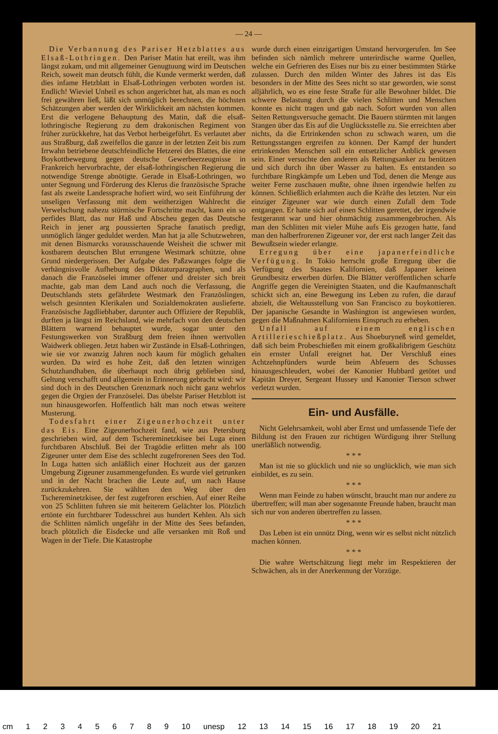— 24 —
Die Verbannung des Pariser Hetzblattes aus Elsaß-Lothringen. Den Pariser Matin hat ereilt, was ihm längst zukam, und mit allgemeiner Genugtuung wird im Deutschen Reich, soweit man deutsch fühlt, die Kunde vermerkt werden, daß dies infame Hetzblatt in Elsaß-Lothringen verboten worden ist. Endlich! Wieviel Unheil es schon angerichtet hat, als man es noch frei gewähren ließ, läßt sich unmöglich berechnen, die höchsten Schätzungen aber werden der Wirklichkeit am nächsten kommen. Erst die verlogene Behauptung des Matin, daß die elsaß-lothringische Regierung zu dem drakonischen Regiment von früher zurückkehre, hat das Verbot herbeigeführt. Es verlautet aber aus Straßburg, daß zweifellos die ganze in der letzten Zeit bis zum Irrwahn betriebene deutschfeindliche Hetzerei des Blattes, die eine Boykottbewegung gegen deutsche Gewerbeerzeugnisse in Frankreich hervorbrachte, der elsaß-lothringischen Regierung die notwendige Strenge abnötigte. Gerade in Elsaß-Lothringen, wo unter Segnung und Förderung des Klerus die französische Sprache fast als zweite Landessprache hofiert wird, wo seit Einführung der unseligen Verfassung mit dem weitherzigen Wahlrecht die Verwelschung nahezu stürmische Fortschritte macht, kann ein so perfides Blatt, das nur Haß und Abscheu gegen das Deutsche Reich in jener arg poussierten Sprache fanatisch predigt, unmöglich länger geduldet werden. Man hat ja alle Schutzwehren, mit denen Bismarcks vorausschauende Weisheit die schwer mit kostbarem deutschen Blut errungene Westmark schützte, ohne Grund niedergerissen. Der Aufgabe des Paßzwanges folgte die verhängnisvolle Aufhebung des Diktaturparagraphen, und als danach die Französelei immer offener und dreister sich breit machte, gab man dem Land auch noch die Verfassung, die Deutschlands stets gefährdete Westmark den Französlingen, welsch gesinnten Klerikalen und Sozialdemokraten auslieferte. Französische Jagdliebhaber, darunter auch Offiziere der Republik, durften ja längst im Reichsland, wie mehrfach von den deutschen Blättern warnend behauptet wurde, sogar unter den Festungswerken von Straßburg dem freien ihnen wertvollen Waidwerk obliegen. Jetzt haben wir Zustände in Elsaß-Lothringen, wie sie vor zwanzig Jahren noch kaum für möglich gehalten wurden. Da wird es hohe Zeit, daß den letzten winzigen Schutzhandhaben, die überhaupt noch übrig geblieben sind, Geltung verschafft und allgemein in Erinnerung gebracht wird: wir sind doch in des Deutschen Grenzmark noch nicht ganz wehrlos gegen die Orgien der Französelei. Das übelste Pariser Hetzblott ist nun hinausgeworfen. Hoffentlich hält man noch etwas weitere Musterung.
Todesfahrt einer Zigeunerhochzeit unter das Eis. Eine Zigeunerhochzeit fand, wie aus Petersburg geschrieben wird, auf dem Tschereminetzkisee bei Luga einen furchtbaren Abschluß. Bei der Tragödie erlitten mehr als 100 Zigeuner unter dem Eise des schlecht zugefrorenen Sees den Tod. In Luga hatten sich anläßlich einer Hochzeit aus der ganzen Umgebung Zigeuner zusammengefunden. Es wurde viel getrunken und in der Nacht brachen die Leute auf, um nach Hause zurückzukehren. Sie wählten den Weg über den Tschereminetzkisee, der fest zugefroren erschien. Auf einer Reihe von 25 Schlitten fuhren sie mit heiterem Gelächter los. Plötzlich ertönte ein furchtbarer Todesschrei aus hundert Kehlen. Als sich die Schlitten nämlich ungefähr in der Mitte des Sees befanden, brach plötzlich die Eisdecke und alle versanken mit Roß und Wagen in der Tiefe. Die Katastrophe
wurde durch einen einzigartigen Umstand hervorgerufen. Im See befinden sich nämlich mehrere unterirdische warme Quellen, welche ein Gefrieren des Eises nur bis zu einer bestimmten Stärke zulassen. Durch den milden Winter des Jahres ist das Eis besonders in der Mitte des Sees nicht so star geworden, wie sonst alljährlich, wo es eine feste Straße für alle Bewohner bildet. Die schwere Belastung durch die vielen Schlitten und Menschen konnte es nicht tragen und gab nach. Sofort wurden von allen Seiten Rettungsversuche gemacht. Die Bauern stürmten mit langen Stangen über das Eis auf die Unglücksstelle zu. Sie erreichten aber nichts, da die Ertrinkenden schon zu schwach waren, um die Rettungsstangen ergreifen zu können. Der Kampf der hundert ertrinkenden Menschen soll ein entsetzlicher Anblick gewesen sein. Einer versuchte den anderen als Rettungsanker zu benützen und sich durch ihn über Wasser zu halten. Es entstanden so furchtbare Ringkämpfe um Leben und Tod, denen die Menge aus weiter Ferne zuschauen mußte, ohne ihnen irgendwie helfen zu können. Schließlich erlahmten auch die Kräfte des letzten. Nur ein einziger Zigeuner war wie durch einen Zufall dem Tode entgangen. Er hatte sich auf einen Schlitten gerettet, der irgendwie festgerannt war und hier ohnmächtig zusammengebrochen. Als man den Schlitten mit vieler Mühe aufs Eis gezogen hatte, fand man den halberfrorenen Zigeuner vor, der erst nach langer Zeit das Bewußtsein wieder erlangte.
Erregung über eine japanerfeindliche Verfügung. In Tokio herrscht große Erregung über die Verfügung des Staates Kalifornien, daß Japaner keinen Grundbesitz erwerben dürfen. Die Blätter veröffentlichen scharfe Angriffe gegen die Vereinigten Staaten, und die Kaufmannschaft schickt sich an, eine Bewegung ins Leben zu rufen, die darauf abzielt, die Weltausstellung von San Francisco zu boykottieren. Der japanische Gesandte in Washington ist angewiesen worden, gegen die Maßnahmen Kaliforniens Einspruch zu erheben.
Unfall auf einem englischen Artillerieschießplatz. Aus Shoeburyneß wird gemeldet, daß sich beim Probeschießen mit einem großkalibrigem Geschütz ein ernster Unfall ereignet hat. Der Verschluß eines Achtzehnpfünders wurde beim Abfeuern des Schusses hinausgeschleudert, wobei der Kanonier Hubbard getötet und Kapitän Dreyer, Sergeant Hussey und Kanonier Tierson schwer verletzt wurden.
Ein- und Ausfälle.
Nicht Gelehrsamkeit, wohl aber Ernst und umfassende Tiefe der Bildung ist den Frauen zur richtigen Würdigung ihrer Stellung unerläßlich notwendig.
* * *
Man ist nie so glücklich und nie so unglücklich, wie man sich einbildet, es zu sein.
* * *
Wenn man Feinde zu haben wünscht, braucht man nur andere zu übertreffen; will man aber sogenannte Freunde haben, braucht man sich nur von anderen übertreffen zu lassen.
* * *
Das Leben ist ein unnütz Ding, wenn wir es selbst nicht nützlich machen können.
* * *
Die wahre Wertschätzung liegt mehr im Respektieren der Schwächen, als in der Anerkennung der Vorzüge.
cm 1 2 3 4 5 6 7 8 9 10 unesp 12 13 14 15 16 17 18 19 20 21